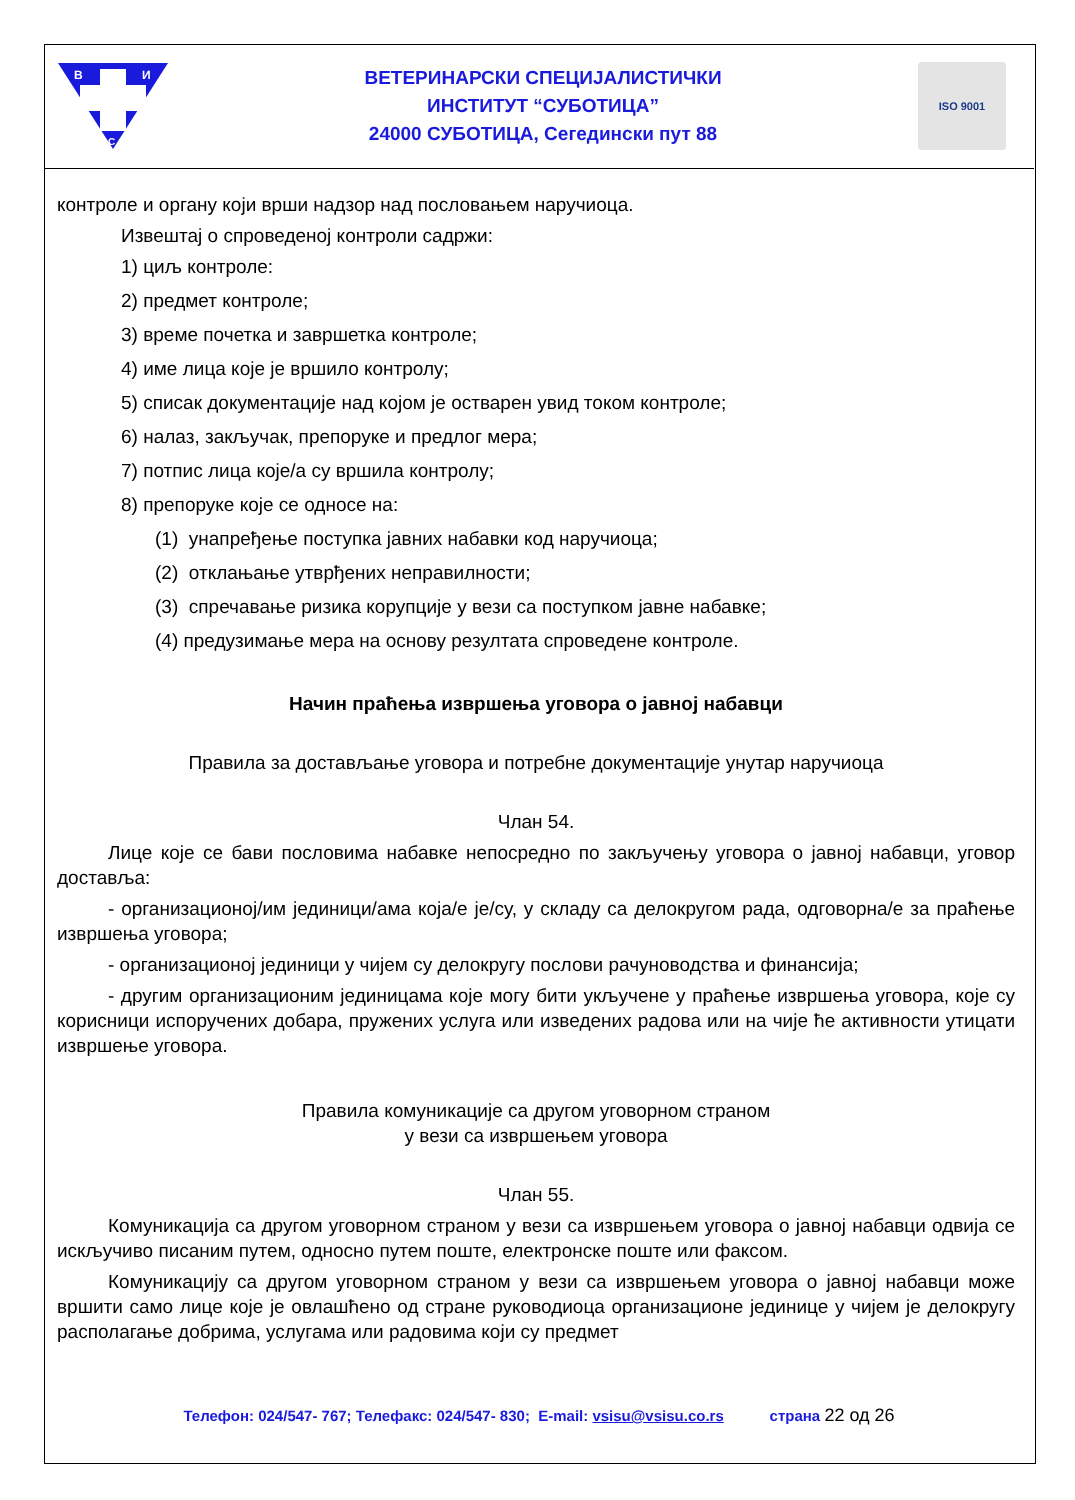В
И
С
ВЕТЕРИНАРСКИ СПЕЦИЈАЛИСТИЧКИ
ИНСТИТУТ “СУБОТИЦА”
24000 СУБОТИЦА, Сегедински пут 88
ISO 9001
контроле и органу који врши надзор над пословањем наручиоца.
Извештај о спроведеној контроли садржи:
1) циљ контроле:
2) предмет контроле;
3) време почетка и завршетка контроле;
4) име лица које је вршило контролу;
5) списак документације над којом је остварен увид током контроле;
6) налаз, закључак, препоруке и предлог мера;
7) потпис лица које/а су вршила контролу;
8) препоруке које се односе на:
(1) унапређење поступка јавних набавки код наручиоца;
(2) отклањање утврђених неправилности;
(3) спречавање ризика корупције у вези са поступком јавне набавке;
(4) предузимање мера на основу резултата спроведене контроле.
Начин праћења извршења уговора о јавној набавци
Правила за достављање уговора и потребне документације унутар наручиоца
Члан 54.
Лице које се бави пословима набавке непосредно по закључењу уговора о јавној набавци, уговор доставља:
- организационој/им јединици/ама која/е је/су, у складу са делокругом рада, одговорна/е за праћење извршења уговора;
- организационој јединици у чијем су делокругу послови рачуноводства и финансија;
- другим организационим јединицама које могу бити укључене у праћење извршења уговора, које су корисници испоручених добара, пружених услуга или изведених радова или на чије ће активности утицати извршење уговора.
Правила комуникације са другом уговорном страном
у вези са извршењем уговора
Члан 55.
Комуникација са другом уговорном страном у вези са извршењем уговора о јавној набавци одвија се искључиво писаним путем, односно путем поште, електронске поште или факсом.
Комуникацију са другом уговорном страном у вези са извршењем уговора о јавној набавци може вршити само лице које је овлашћено од стране руководиоца организационе јединице у чијем је делокругу располагање добрима, услугама или радовима који су предмет
Телефон: 024/547- 767; Телефакс: 024/547- 830; E-mail: vsisu@vsisu.co.rs страна 22 од 26